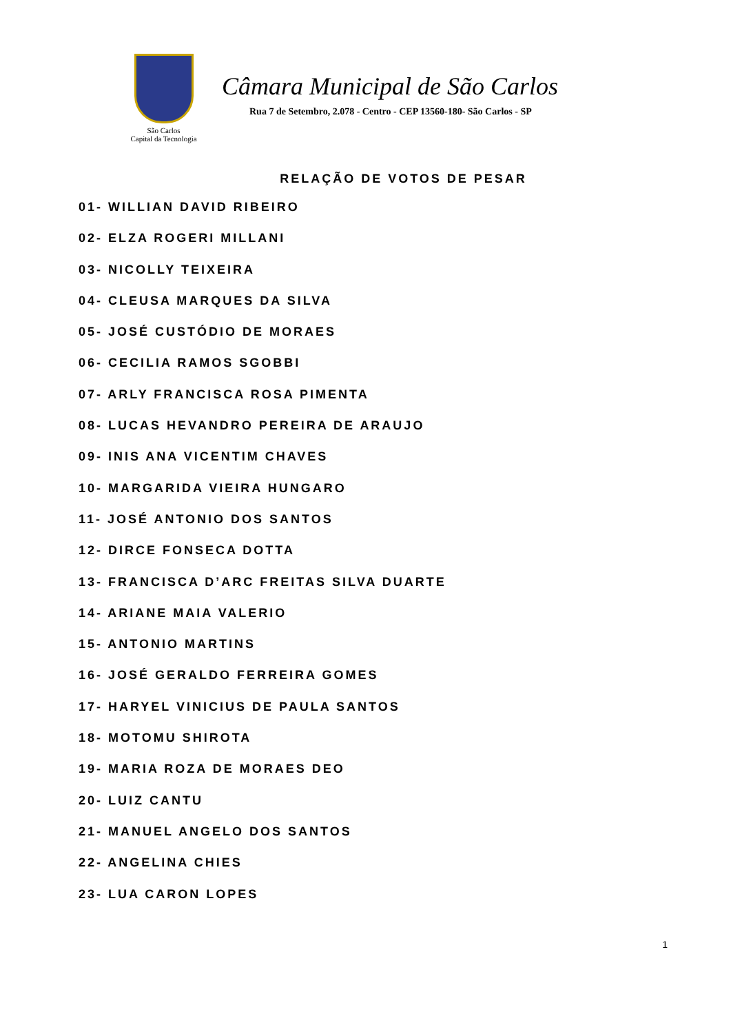São Carlos
Capital da Tecnologia
Câmara Municipal de São Carlos
Rua 7 de Setembro, 2.078 - Centro - CEP 13560-180- São Carlos - SP
RELAÇÃO DE VOTOS DE PESAR
01- WILLIAN DAVID RIBEIRO
02- ELZA ROGERI MILLANI
03- NICOLLY TEIXEIRA
04- CLEUSA MARQUES DA SILVA
05- JOSÉ CUSTÓDIO DE MORAES
06- CECILIA RAMOS SGOBBI
07- ARLY FRANCISCA ROSA PIMENTA
08- LUCAS HEVANDRO PEREIRA DE ARAUJO
09- INIS ANA VICENTIM CHAVES
10- MARGARIDA VIEIRA HUNGARO
11- JOSÉ ANTONIO DOS SANTOS
12- DIRCE FONSECA DOTTA
13- FRANCISCA D’ARC FREITAS SILVA DUARTE
14- ARIANE MAIA VALERIO
15- ANTONIO MARTINS
16- JOSÉ GERALDO FERREIRA GOMES
17- HARYEL VINICIUS DE PAULA SANTOS
18- MOTOMU SHIROTA
19- MARIA ROZA DE MORAES DEO
20- LUIZ CANTU
21- MANUEL ANGELO DOS SANTOS
22- ANGELINA CHIES
23- LUA CARON LOPES
1